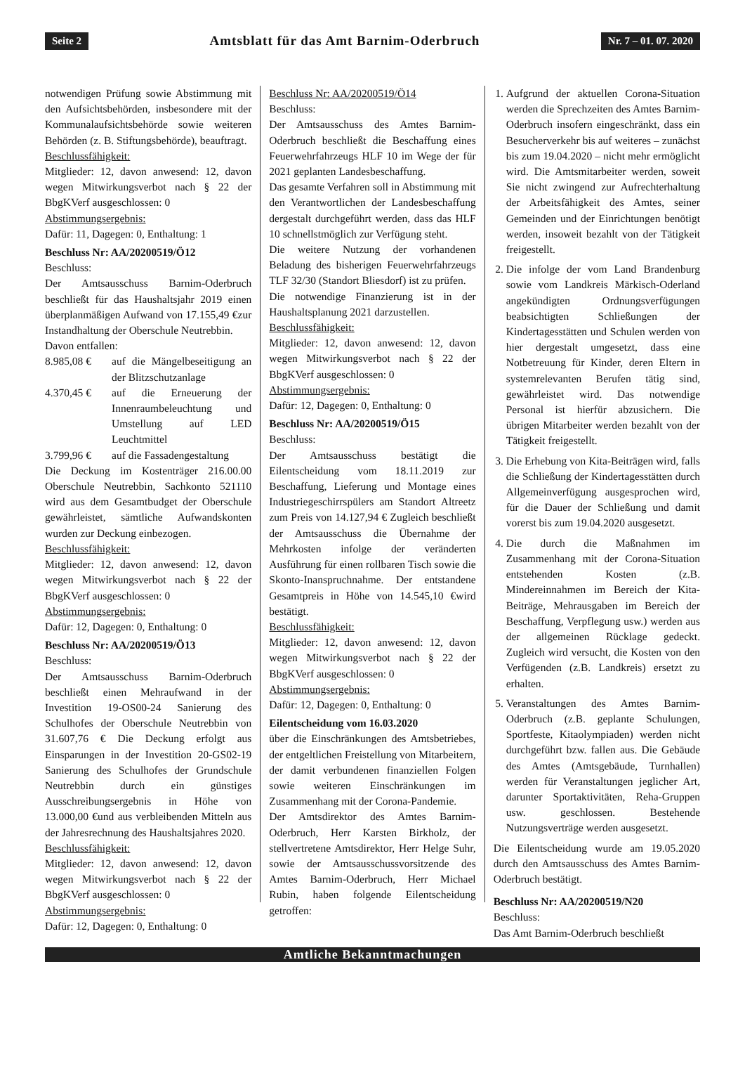Seite 2 Amtsblatt für das Amt Barnim-Oderbruch Nr. 7 – 01. 07. 2020
notwendigen Prüfung sowie Abstimmung mit den Aufsichtsbehörden, insbesondere mit der Kommunalaufsichtsbehörde sowie weiteren Behörden (z. B. Stiftungsbehörde), beauftragt.
Beschlussfähigkeit:
Mitglieder: 12, davon anwesend: 12, davon wegen Mitwirkungsverbot nach § 22 der BbgKVerf ausgeschlossen: 0
Abstimmungsergebnis:
Dafür: 11, Dagegen: 0, Enthaltung: 1
Beschluss Nr: AA/20200519/Ö12
Beschluss:
Der Amtsausschuss Barnim-Oderbruch beschließt für das Haushaltsjahr 2019 einen überplanmäßigen Aufwand von 17.155,49 €zur Instandhaltung der Oberschule Neutrebbin.
Davon entfallen:
8.985,08 € auf die Mängelbeseitigung an der Blitzschutzanlage
4.370,45 € auf die Erneuerung der Innenraumbeleuchtung und Umstellung auf LED Leuchtmittel
3.799,96 € auf die Fassadengestaltung
Die Deckung im Kostenträger 216.00.00 Oberschule Neutrebbin, Sachkonto 521110 wird aus dem Gesamtbudget der Oberschule gewährleistet, sämtliche Aufwandskonten wurden zur Deckung einbezogen.
Beschlussfähigkeit:
Mitglieder: 12, davon anwesend: 12, davon wegen Mitwirkungsverbot nach § 22 der BbgKVerf ausgeschlossen: 0
Abstimmungsergebnis:
Dafür: 12, Dagegen: 0, Enthaltung: 0
Beschluss Nr: AA/20200519/Ö13
Beschluss:
Der Amtsausschuss Barnim-Oderbruch beschließt einen Mehraufwand in der Investition 19-OS00-24 Sanierung des Schulhofes der Oberschule Neutrebbin von 31.607,76 € Die Deckung erfolgt aus Einsparungen in der Investition 20-GS02-19 Sanierung des Schulhofes der Grundschule Neutrebbin durch ein günstiges Ausschreibungsergebnis in Höhe von 13.000,00 €und aus verbleibenden Mitteln aus der Jahresrechnung des Haushaltsjahres 2020.
Beschlussfähigkeit:
Mitglieder: 12, davon anwesend: 12, davon wegen Mitwirkungsverbot nach § 22 der BbgKVerf ausgeschlossen: 0
Abstimmungsergebnis:
Dafür: 12, Dagegen: 0, Enthaltung: 0
Beschluss Nr: AA/20200519/Ö14
Beschluss:
Der Amtsausschuss des Amtes Barnim-Oderbruch beschließt die Beschaffung eines Feuerwehrfahrzeugs HLF 10 im Wege der für 2021 geplanten Landesbeschaffung.
Das gesamte Verfahren soll in Abstimmung mit den Verantwortlichen der Landesbeschaffung dergestalt durchgeführt werden, dass das HLF 10 schnellstmöglich zur Verfügung steht.
Die weitere Nutzung der vorhandenen Beladung des bisherigen Feuerwehrfahrzeugs TLF 32/30 (Standort Bliesdorf) ist zu prüfen.
Die notwendige Finanzierung ist in der Haushaltsplanung 2021 darzustellen.
Beschlussfähigkeit:
Mitglieder: 12, davon anwesend: 12, davon wegen Mitwirkungsverbot nach § 22 der BbgKVerf ausgeschlossen: 0
Abstimmungsergebnis:
Dafür: 12, Dagegen: 0, Enthaltung: 0
Beschluss Nr: AA/20200519/Ö15
Beschluss:
Der Amtsausschuss bestätigt die Eilentscheidung vom 18.11.2019 zur Beschaffung, Lieferung und Montage eines Industriegeschirrspülers am Standort Altreetz zum Preis von 14.127,94 € Zugleich beschließt der Amtsausschuss die Übernahme der Mehrkosten infolge der veränderten Ausführung für einen rollbaren Tisch sowie die Skonto-Inanspruchnahme. Der entstandene Gesamtpreis in Höhe von 14.545,10 €wird bestätigt.
Beschlussfähigkeit:
Mitglieder: 12, davon anwesend: 12, davon wegen Mitwirkungsverbot nach § 22 der BbgKVerf ausgeschlossen: 0
Abstimmungsergebnis:
Dafür: 12, Dagegen: 0, Enthaltung: 0
Eilentscheidung vom 16.03.2020
über die Einschränkungen des Amtsbetriebes, der entgeltlichen Freistellung von Mitarbeitern, der damit verbundenen finanziellen Folgen sowie weiteren Einschränkungen im Zusammenhang mit der Corona-Pandemie.
Der Amtsdirektor des Amtes Barnim-Oderbruch, Herr Karsten Birkholz, der stellvertretene Amtsdirektor, Herr Helge Suhr, sowie der Amtsausschussvorsitzende des Amtes Barnim-Oderbruch, Herr Michael Rubin, haben folgende Eilentscheidung getroffen:
1. Aufgrund der aktuellen Corona-Situation werden die Sprechzeiten des Amtes Barnim-Oderbruch insofern eingeschränkt, dass ein Besucherverkehr bis auf weiteres – zunächst bis zum 19.04.2020 – nicht mehr ermöglicht wird. Die Amtsmitarbeiter werden, soweit Sie nicht zwingend zur Aufrechterhaltung der Arbeitsfähigkeit des Amtes, seiner Gemeinden und der Einrichtungen benötigt werden, insoweit bezahlt von der Tätigkeit freigestellt.
2. Die infolge der vom Land Brandenburg sowie vom Landkreis Märkisch-Oderland angekündigten Ordnungsverfügungen beabsichtigten Schließungen der Kindertagesstätten und Schulen werden von hier dergestalt umgesetzt, dass eine Notbetreuung für Kinder, deren Eltern in systemrelevanten Berufen tätig sind, gewährleistet wird. Das notwendige Personal ist hierfür abzusichern. Die übrigen Mitarbeiter werden bezahlt von der Tätigkeit freigestellt.
3. Die Erhebung von Kita-Beiträgen wird, falls die Schließung der Kindertagesstätten durch Allgemeinverfügung ausgesprochen wird, für die Dauer der Schließung und damit vorerst bis zum 19.04.2020 ausgesetzt.
4. Die durch die Maßnahmen im Zusammenhang mit der Corona-Situation entstehenden Kosten (z.B. Mindereinnahmen im Bereich der Kita-Beiträge, Mehrausgaben im Bereich der Beschaffung, Verpflegung usw.) werden aus der allgemeinen Rücklage gedeckt. Zugleich wird versucht, die Kosten von den Verfügenden (z.B. Landkreis) ersetzt zu erhalten.
5. Veranstaltungen des Amtes Barnim-Oderbruch (z.B. geplante Schulungen, Sportfeste, Kitaolympiaden) werden nicht durchgeführt bzw. fallen aus. Die Gebäude des Amtes (Amtsgebäude, Turnhallen) werden für Veranstaltungen jeglicher Art, darunter Sportaktivitäten, Reha-Gruppen usw. geschlossen. Bestehende Nutzungsverträge werden ausgesetzt.
Die Eilentscheidung wurde am 19.05.2020 durch den Amtsausschuss des Amtes Barnim-Oderbruch bestätigt.
Beschluss Nr: AA/20200519/N20
Beschluss:
Das Amt Barnim-Oderbruch beschließt
Amtliche Bekanntmachungen